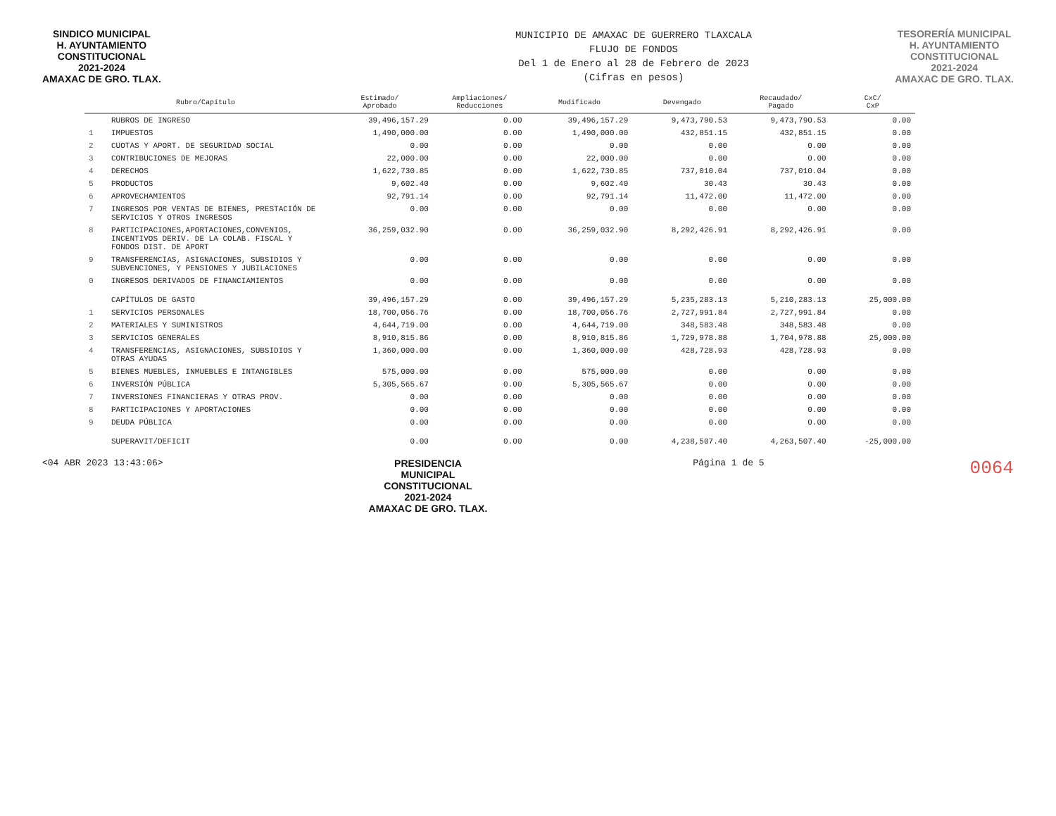SINDICO MUNICIPAL
H. AYUNTAMIENTO
CONSTITUCIONAL
2021-2024
AMAXAC DE GRO. TLAX.
MUNICIPIO DE AMAXAC DE GUERRERO TLAXCALA
FLUJO DE FONDOS
Del 1 de Enero al 28 de Febrero de 2023
(Cifras en pesos)
TESORERÍA MUNICIPAL
H. AYUNTAMIENTO
CONSTITUCIONAL
2021-2024
AMAXAC DE GRO. TLAX.
| Rubro/Capítulo | | Estimado/ Aprobado | Ampliaciones/ Reducciones | Modificado | Devengado | Recaudado/ Pagado | CxC/ CxP |
| --- | --- | --- | --- | --- | --- | --- | --- |
| | RUBROS DE INGRESO | 39,496,157.29 | 0.00 | 39,496,157.29 | 9,473,790.53 | 9,473,790.53 | 0.00 |
| 1 | IMPUESTOS | 1,490,000.00 | 0.00 | 1,490,000.00 | 432,851.15 | 432,851.15 | 0.00 |
| 2 | CUOTAS Y APORT. DE SEGURIDAD SOCIAL | 0.00 | 0.00 | 0.00 | 0.00 | 0.00 | 0.00 |
| 3 | CONTRIBUCIONES DE MEJORAS | 22,000.00 | 0.00 | 22,000.00 | 0.00 | 0.00 | 0.00 |
| 4 | DERECHOS | 1,622,730.85 | 0.00 | 1,622,730.85 | 737,010.04 | 737,010.04 | 0.00 |
| 5 | PRODUCTOS | 9,602.40 | 0.00 | 9,602.40 | 30.43 | 30.43 | 0.00 |
| 6 | APROVECHAMIENTOS | 92,791.14 | 0.00 | 92,791.14 | 11,472.00 | 11,472.00 | 0.00 |
| 7 | INGRESOS POR VENTAS DE BIENES, PRESTACIÓN DE SERVICIOS Y OTROS INGRESOS | 0.00 | 0.00 | 0.00 | 0.00 | 0.00 | 0.00 |
| 8 | PARTICIPACIONES,APORTACIONES,CONVENIOS, INCENTIVOS DERIV. DE LA COLAB. FISCAL Y FONDOS DIST. DE APORT | 36,259,032.90 | 0.00 | 36,259,032.90 | 8,292,426.91 | 8,292,426.91 | 0.00 |
| 9 | TRANSFERENCIAS, ASIGNACIONES, SUBSIDIOS Y SUBVENCIONES, Y PENSIONES Y JUBILACIONES | 0.00 | 0.00 | 0.00 | 0.00 | 0.00 | 0.00 |
| 0 | INGRESOS DERIVADOS DE FINANCIAMIENTOS | 0.00 | 0.00 | 0.00 | 0.00 | 0.00 | 0.00 |
| | CAPÍTULOS DE GASTO | 39,496,157.29 | 0.00 | 39,496,157.29 | 5,235,283.13 | 5,210,283.13 | 25,000.00 |
| 1 | SERVICIOS PERSONALES | 18,700,056.76 | 0.00 | 18,700,056.76 | 2,727,991.84 | 2,727,991.84 | 0.00 |
| 2 | MATERIALES Y SUMINISTROS | 4,644,719.00 | 0.00 | 4,644,719.00 | 348,583.48 | 348,583.48 | 0.00 |
| 3 | SERVICIOS GENERALES | 8,910,815.86 | 0.00 | 8,910,815.86 | 1,729,978.88 | 1,704,978.88 | 25,000.00 |
| 4 | TRANSFERENCIAS, ASIGNACIONES, SUBSIDIOS Y OTRAS AYUDAS | 1,360,000.00 | 0.00 | 1,360,000.00 | 428,728.93 | 428,728.93 | 0.00 |
| 5 | BIENES MUEBLES, INMUEBLES E INTANGIBLES | 575,000.00 | 0.00 | 575,000.00 | 0.00 | 0.00 | 0.00 |
| 6 | INVERSIÓN PÚBLICA | 5,305,565.67 | 0.00 | 5,305,565.67 | 0.00 | 0.00 | 0.00 |
| 7 | INVERSIONES FINANCIERAS Y OTRAS PROV. | 0.00 | 0.00 | 0.00 | 0.00 | 0.00 | 0.00 |
| 8 | PARTICIPACIONES Y APORTACIONES | 0.00 | 0.00 | 0.00 | 0.00 | 0.00 | 0.00 |
| 9 | DEUDA PÚBLICA | 0.00 | 0.00 | 0.00 | 0.00 | 0.00 | 0.00 |
| | SUPERAVIT/DEFICIT | 0.00 | 0.00 | 0.00 | 4,238,507.40 | 4,263,507.40 | -25,000.00 |
<04 ABR 2023 13:43:06>
PRESIDENCIA
MUNICIPAL
CONSTITUCIONAL
2021-2024
AMAXAC DE GRO. TLAX.
Página 1 de 5
0064